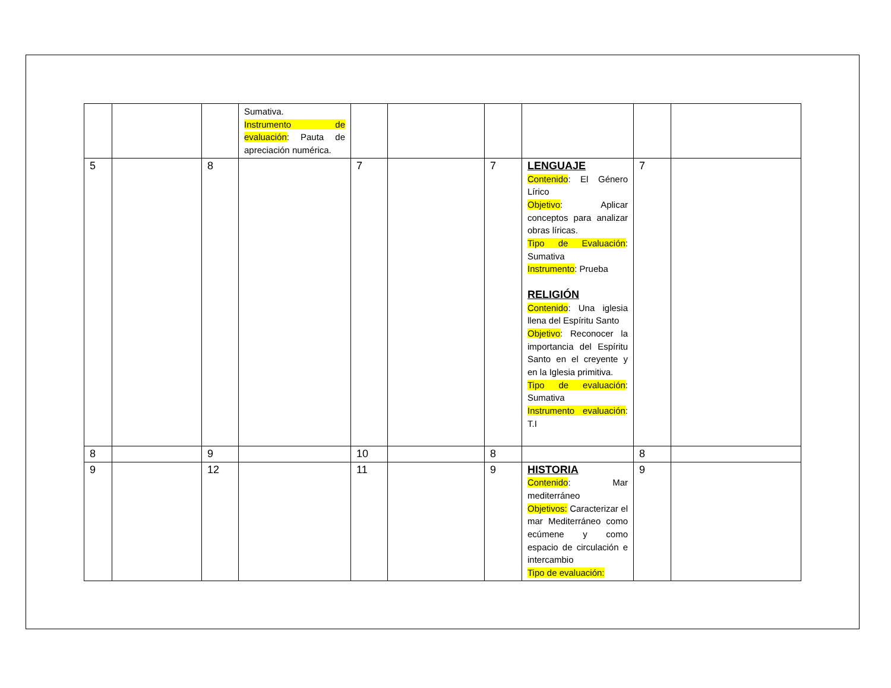| | | | Sumativa. Instrumento de evaluación : Pauta de apreciación numérica. | | | | | | |
| 5 | | 8 | | 7 | | 7 | LENGUAJE Contenido : El Género Lírico Objetivo : Aplicar conceptos para analizar obras líricas. Tipo de Evaluación : Sumativa Instrumento : Prueba RELIGIÓN Contenido : Una iglesia llena del Espíritu Santo Objetivo : Reconocer la importancia del Espíritu Santo en el creyente y en la Iglesia primitiva. Tipo de evaluación : Sumativa Instrumento evaluación : T.I | 7 | |
| 8 | | 9 | | 10 | | 8 | | 8 | |
| 9 | | 12 | | 11 | | 9 | HISTORIA Contenido : Mar mediterráneo Objetivos: Caracterizar el mar Mediterráneo como ecúmene y como espacio de circulación e intercambio Tipo de evaluación: | 9 | |